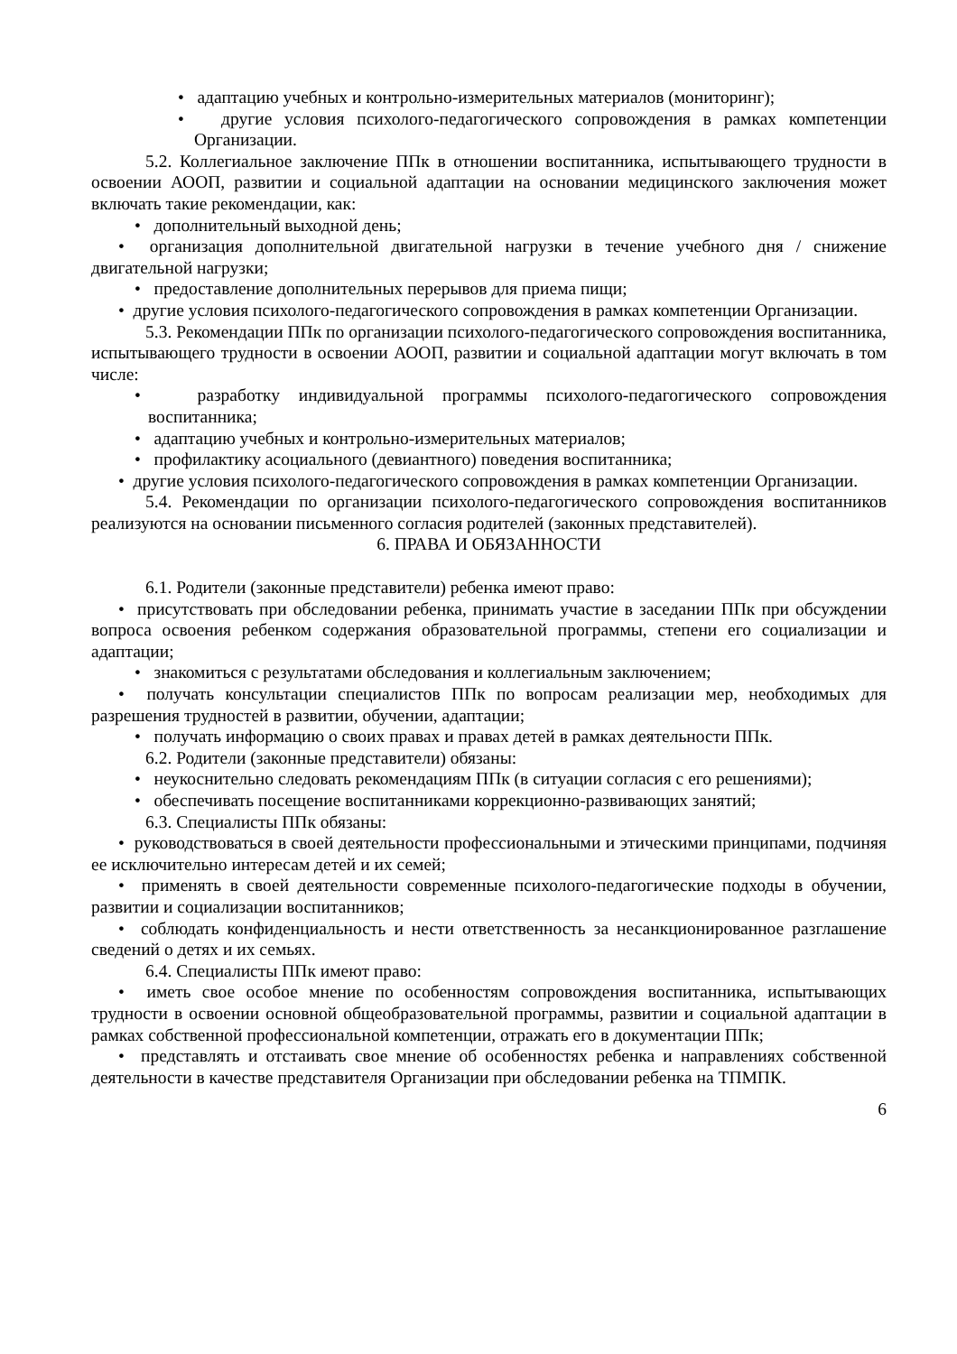• адаптацию учебных и контрольно-измерительных материалов (мониторинг);
• другие условия психолого-педагогического сопровождения в рамках компетенции Организации.
5.2. Коллегиальное заключение ППк в отношении воспитанника, испытывающего трудности в освоении АООП, развитии и социальной адаптации на основании медицинского заключения может включать такие рекомендации, как:
• дополнительный выходной день;
• организация дополнительной двигательной нагрузки в течение учебного дня / снижение двигательной нагрузки;
• предоставление дополнительных перерывов для приема пищи;
• другие условия психолого-педагогического сопровождения в рамках компетенции Организации.
5.3. Рекомендации ППк по организации психолого-педагогического сопровождения воспитанника, испытывающего трудности в освоении АООП, развитии и социальной адаптации могут включать в том числе:
• разработку индивидуальной программы психолого-педагогического сопровождения воспитанника;
• адаптацию учебных и контрольно-измерительных материалов;
• профилактику асоциального (девиантного) поведения воспитанника;
• другие условия психолого-педагогического сопровождения в рамках компетенции Организации.
5.4. Рекомендации по организации психолого-педагогического сопровождения воспитанников реализуются на основании письменного согласия родителей (законных представителей).
6. ПРАВА И ОБЯЗАННОСТИ
6.1. Родители (законные представители) ребенка имеют право:
• присутствовать при обследовании ребенка, принимать участие в заседании ППк при обсуждении вопроса освоения ребенком содержания образовательной программы, степени его социализации и адаптации;
• знакомиться с результатами обследования и коллегиальным заключением;
• получать консультации специалистов ППк по вопросам реализации мер, необходимых для разрешения трудностей в развитии, обучении, адаптации;
• получать информацию о своих правах и правах детей в рамках деятельности ППк.
6.2. Родители (законные представители) обязаны:
• неукоснительно следовать рекомендациям ППк (в ситуации согласия с его решениями);
• обеспечивать посещение воспитанниками коррекционно-развивающих занятий;
6.3. Специалисты ППк обязаны:
• руководствоваться в своей деятельности профессиональными и этическими принципами, подчиняя ее исключительно интересам детей и их семей;
• применять в своей деятельности современные психолого-педагогические подходы в обучении, развитии и социализации воспитанников;
• соблюдать конфиденциальность и нести ответственность за несанкционированное разглашение сведений о детях и их семьях.
6.4. Специалисты ППк имеют право:
• иметь свое особое мнение по особенностям сопровождения воспитанника, испытывающих трудности в освоении основной общеобразовательной программы, развитии и социальной адаптации в рамках собственной профессиональной компетенции, отражать его в документации ППк;
• представлять и отстаивать свое мнение об особенностях ребенка и направлениях собственной деятельности в качестве представителя Организации при обследовании ребенка на ТПМПК.
6